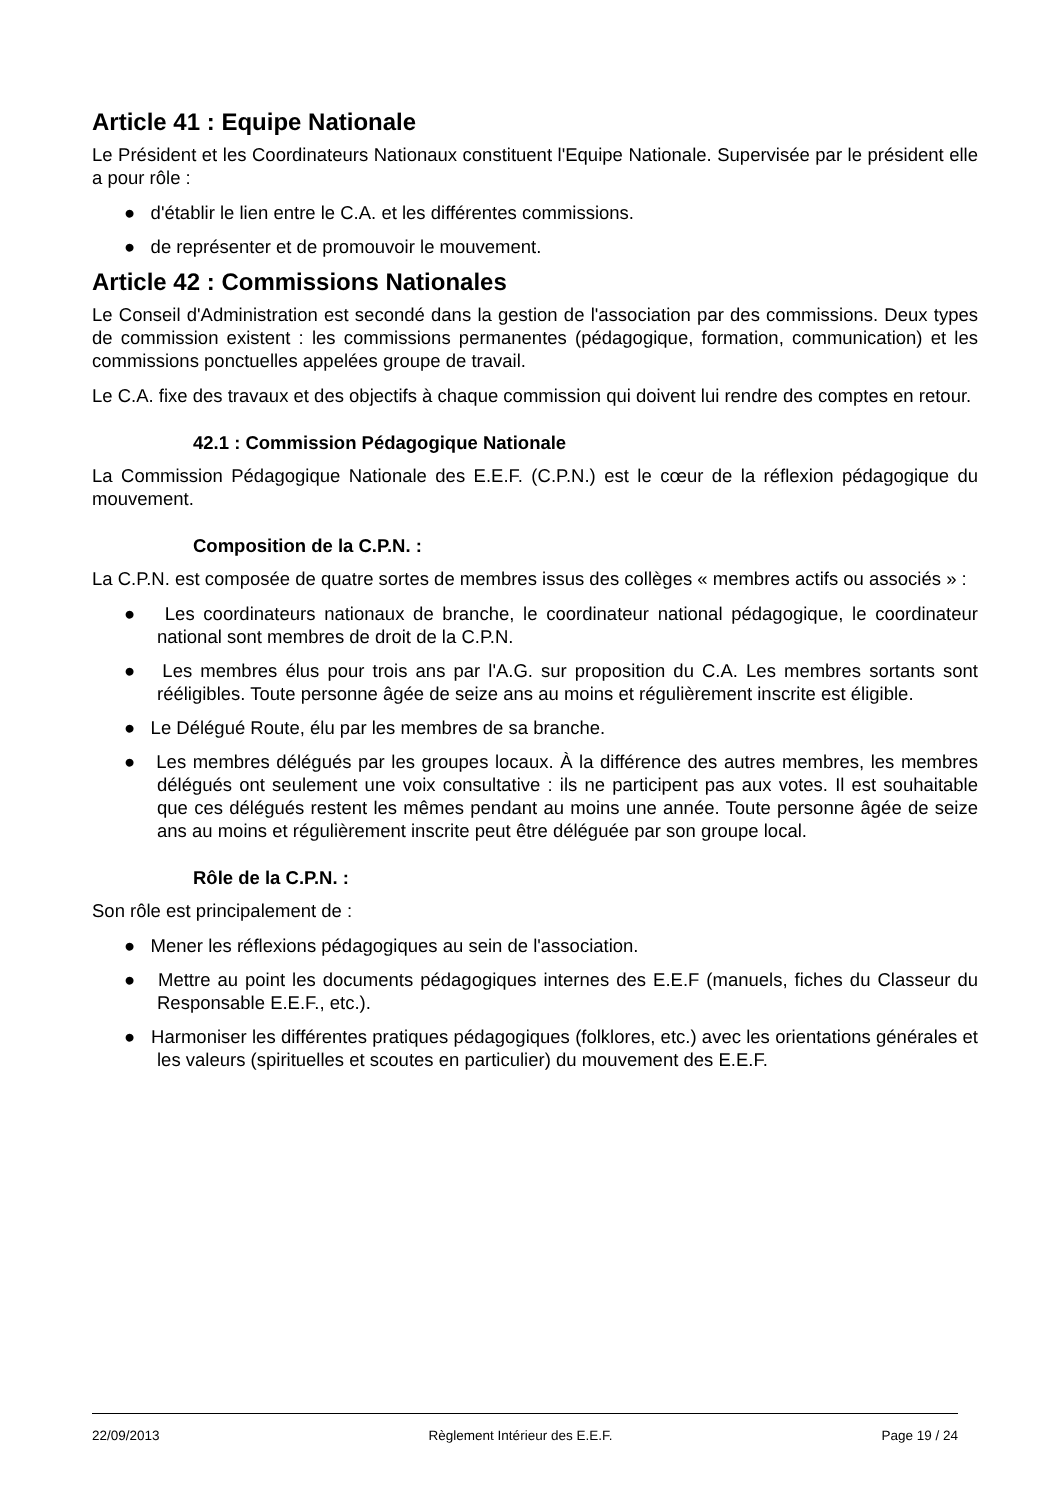Article 41 : Equipe Nationale
Le Président et les Coordinateurs Nationaux constituent l'Equipe Nationale. Supervisée par le président elle a pour rôle :
● d'établir le lien entre le C.A. et les différentes commissions.
● de représenter et de promouvoir le mouvement.
Article 42 : Commissions Nationales
Le Conseil d'Administration est secondé dans la gestion de l'association par des commissions. Deux types de commission existent : les commissions permanentes (pédagogique, formation, communication) et les commissions ponctuelles appelées groupe de travail.
Le C.A. fixe des travaux et des objectifs à chaque commission qui doivent lui rendre des comptes en retour.
42.1 : Commission Pédagogique Nationale
La Commission Pédagogique Nationale des E.E.F. (C.P.N.) est le cœur de la réflexion pédagogique du mouvement.
Composition de la C.P.N. :
La C.P.N. est composée de quatre sortes de membres issus des collèges « membres actifs ou associés » :
● Les coordinateurs nationaux de branche, le coordinateur national pédagogique, le coordinateur national sont membres de droit de la C.P.N.
● Les membres élus pour trois ans par l'A.G. sur proposition du C.A. Les membres sortants sont rééligibles. Toute personne âgée de seize ans au moins et régulièrement inscrite est éligible.
● Le Délégué Route, élu par les membres de sa branche.
● Les membres délégués par les groupes locaux. À la différence des autres membres, les membres délégués ont seulement une voix consultative : ils ne participent pas aux votes. Il est souhaitable que ces délégués restent les mêmes pendant au moins une année. Toute personne âgée de seize ans au moins et régulièrement inscrite peut être déléguée par son groupe local.
Rôle de la C.P.N. :
Son rôle est principalement de :
● Mener les réflexions pédagogiques au sein de l'association.
● Mettre au point les documents pédagogiques internes des E.E.F (manuels, fiches du Classeur du Responsable E.E.F., etc.).
● Harmoniser les différentes pratiques pédagogiques (folklores, etc.) avec les orientations générales et les valeurs (spirituelles et scoutes en particulier) du mouvement des E.E.F.
22/09/2013 Règlement Intérieur des E.E.F. Page 19 / 24